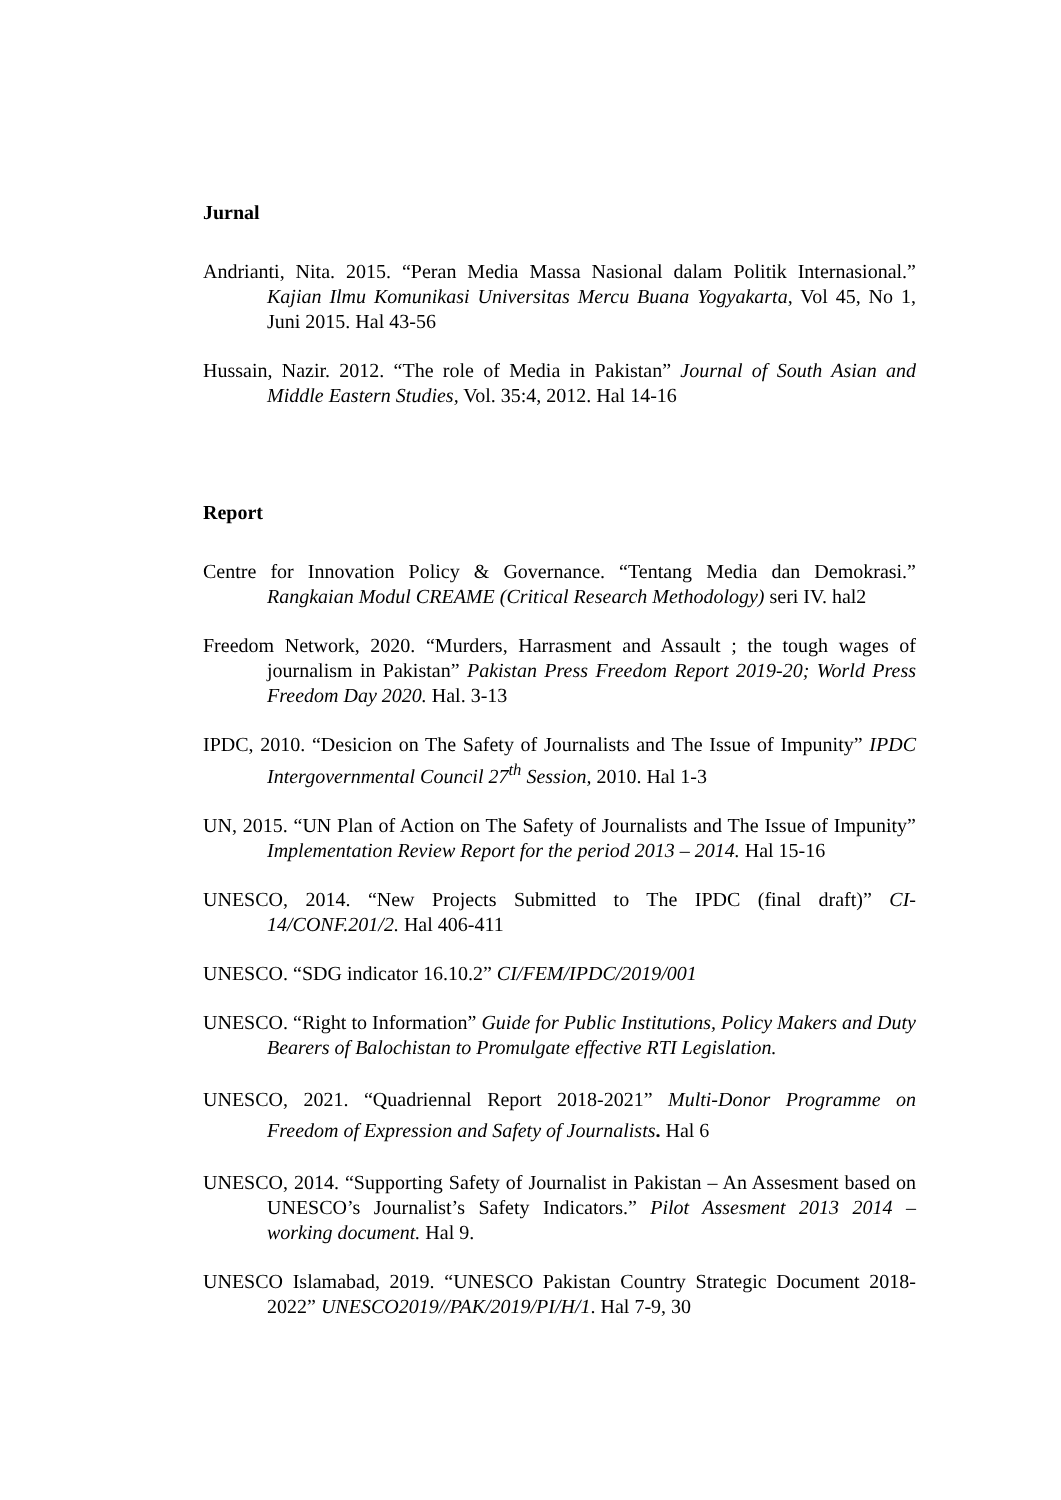Jurnal
Andrianti, Nita. 2015. “Peran Media Massa Nasional dalam Politik Internasional.” Kajian Ilmu Komunikasi Universitas Mercu Buana Yogyakarta, Vol 45, No 1, Juni 2015. Hal 43-56
Hussain, Nazir. 2012. “The role of Media in Pakistan” Journal of South Asian and Middle Eastern Studies, Vol. 35:4, 2012. Hal 14-16
Report
Centre for Innovation Policy & Governance. “Tentang Media dan Demokrasi.” Rangkaian Modul CREAME (Critical Research Methodology) seri IV. hal2
Freedom Network, 2020. “Murders, Harrasment and Assault ; the tough wages of journalism in Pakistan” Pakistan Press Freedom Report 2019-20; World Press Freedom Day 2020. Hal. 3-13
IPDC, 2010. “Desicion on The Safety of Journalists and The Issue of Impunity” IPDC Intergovernmental Council 27<sup>th</sup> Session, 2010. Hal 1-3
UN, 2015. “UN Plan of Action on The Safety of Journalists and The Issue of Impunity” Implementation Review Report for the period 2013 – 2014. Hal 15-16
UNESCO, 2014. “New Projects Submitted to The IPDC (final draft)” CI-14/CONF.201/2. Hal 406-411
UNESCO. “SDG indicator 16.10.2” CI/FEM/IPDC/2019/001
UNESCO. “Right to Information” Guide for Public Institutions, Policy Makers and Duty Bearers of Balochistan to Promulgate effective RTI Legislation.
UNESCO, 2021. “Quadriennal Report 2018-2021” Multi-Donor Programme on Freedom of Expression and Safety of Journalists. Hal 6
UNESCO, 2014. “Supporting Safety of Journalist in Pakistan – An Assesment based on UNESCO’s Journalist’s Safety Indicators.” Pilot Assesment 2013 2014 – working document. Hal 9.
UNESCO Islamabad, 2019. “UNESCO Pakistan Country Strategic Document 2018-2022” UNESCO2019//PAK/2019/PI/H/1. Hal 7-9, 30